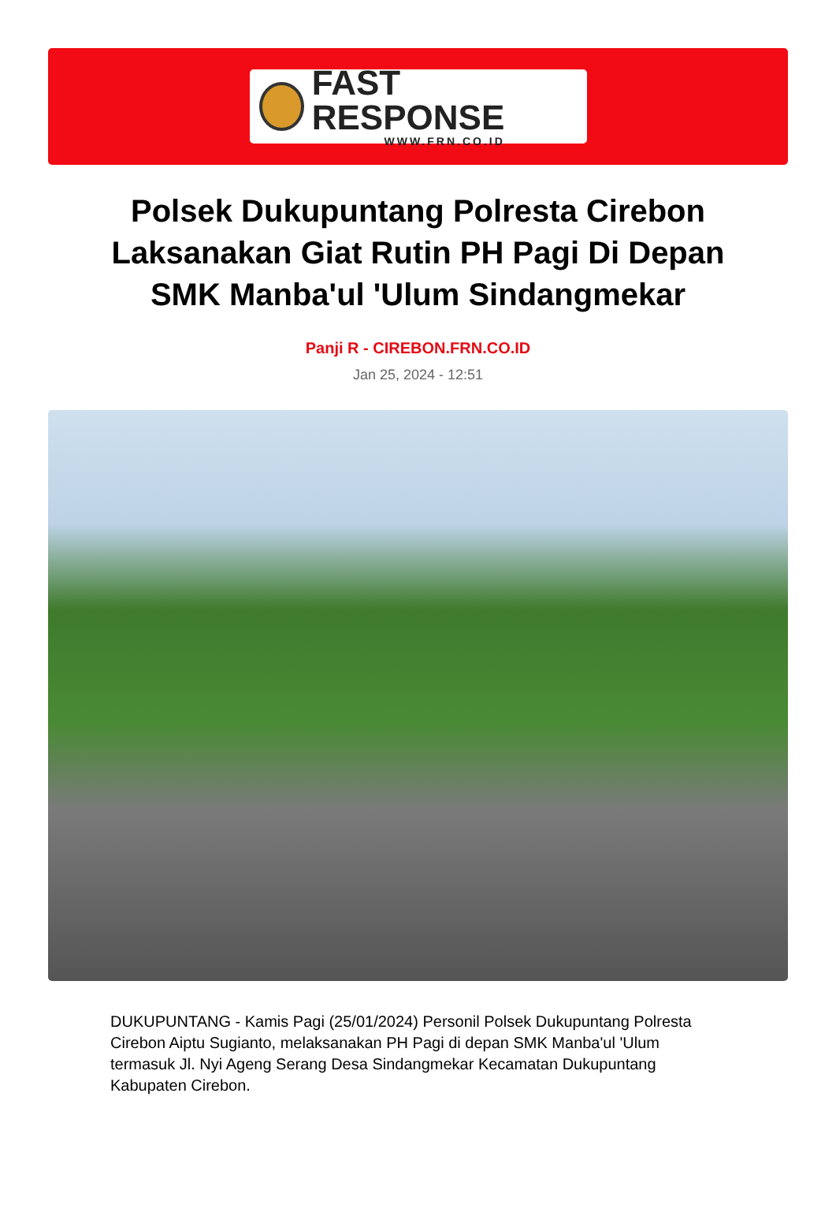FAST RESPONSE
WWW.FRN.CO.ID
Polsek Dukupuntang Polresta Cirebon Laksanakan Giat Rutin PH Pagi Di Depan SMK Manba'ul 'Ulum Sindangmekar
Panji R - CIREBON.FRN.CO.ID
Jan 25, 2024 - 12:51
DUKUPUNTANG - Kamis Pagi (25/01/2024) Personil Polsek Dukupuntang Polresta Cirebon Aiptu Sugianto, melaksanakan PH Pagi di depan SMK Manba'ul 'Ulum termasuk Jl. Nyi Ageng Serang Desa Sindangmekar Kecamatan Dukupuntang Kabupaten Cirebon.